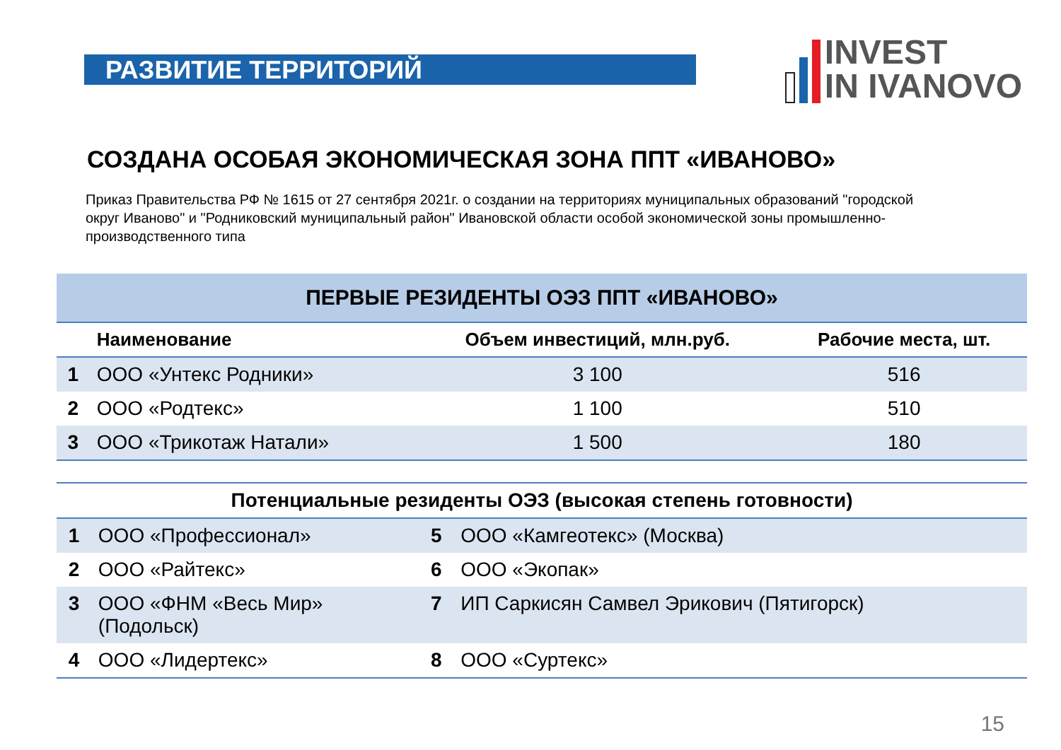РАЗВИТИЕ ТЕРРИТОРИЙ
INVEST
IN IVANOVO
СОЗДАНА ОСОБАЯ ЭКОНОМИЧЕСКАЯ ЗОНА ППТ «ИВАНОВО»
Приказ Правительства РФ № 1615 от 27 сентября 2021г. о создании на территориях муниципальных образований "городской округ Иваново" и "Родниковский муниципальный район" Ивановской области особой экономической зоны промышленно-производственного типа
| ПЕРВЫЕ РЕЗИДЕНТЫ ОЭЗ ППТ «ИВАНОВО» | | | |
| | Наименование | Объем инвестиций, млн.руб. | Рабочие места, шт. |
| 1 | ООО «Унтекс Родники» | 3 100 | 516 |
| 2 | ООО «Родтекс» | 1 100 | 510 |
| 3 | ООО «Трикотаж Натали» | 1 500 | 180 |
| Потенциальные резиденты ОЭЗ (высокая степень готовности) | | | |
| --- | --- | --- | --- |
| 1 | ООО «Профессионал» | 5 | ООО «Камгеотекс» (Москва) |
| 2 | ООО «Райтекс» | 6 | ООО «Экопак» |
| 3 | ООО «ФНМ «Весь Мир» (Подольск) | 7 | ИП Саркисян Самвел Эрикович (Пятигорск) |
| 4 | ООО «Лидертекс» | 8 | ООО «Суртекс» |
15